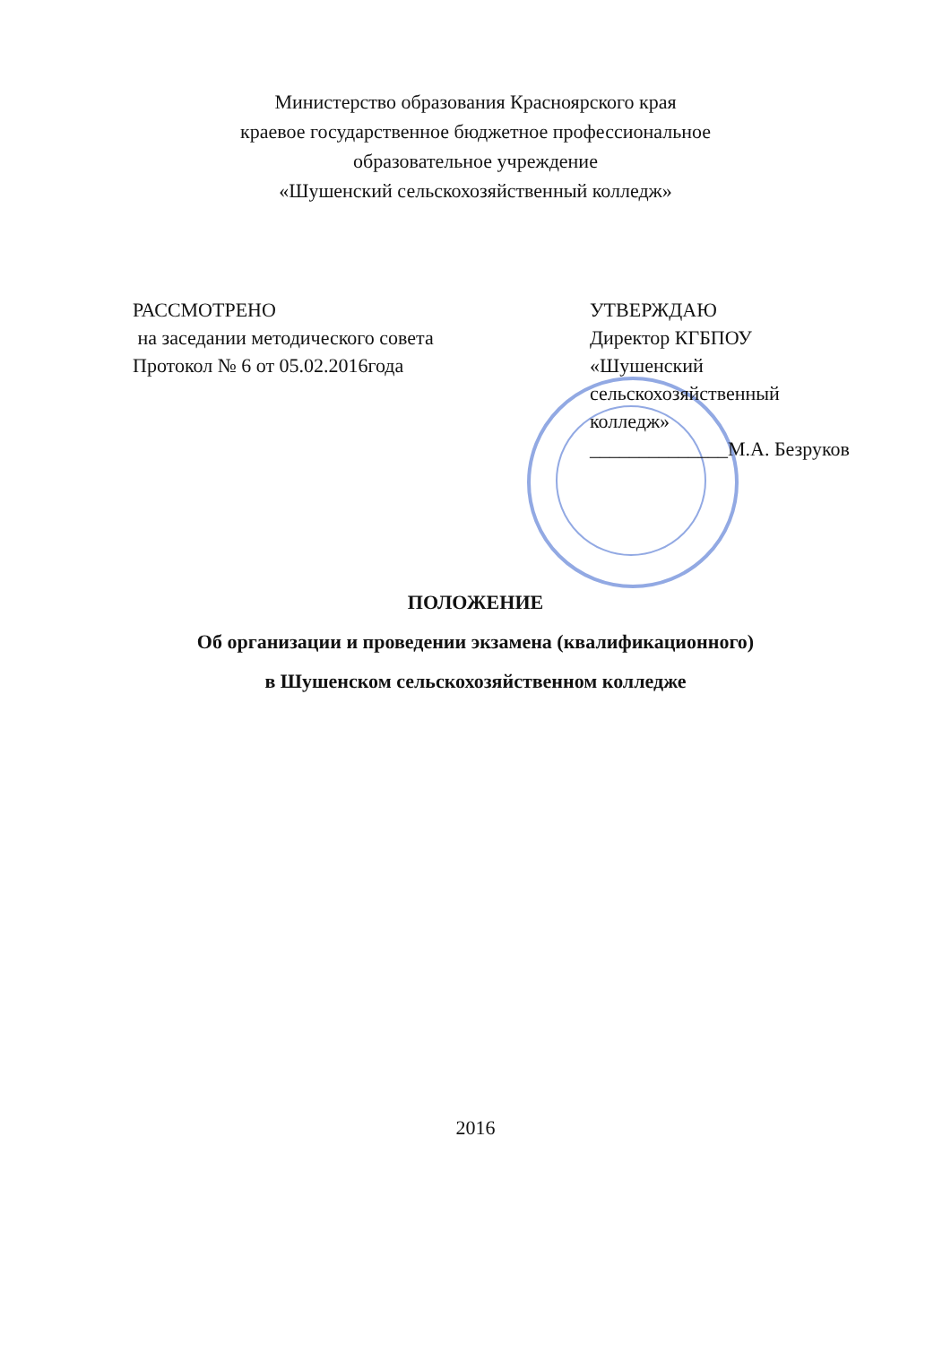Министерство образования Красноярского края
краевое государственное бюджетное профессиональное
образовательное учреждение
«Шушенский сельскохозяйственный колледж»
РАССМОТРЕНО
на заседании методического совета
Протокол № 6 от 05.02.2016года
УТВЕРЖДАЮ
Директор КГБПОУ
«Шушенский
сельскохозяйственный
колледж»
______________М.А. Безруков
ПОЛОЖЕНИЕ
Об организации и проведении экзамена (квалификационного)
в Шушенском сельскохозяйственном колледже
2016